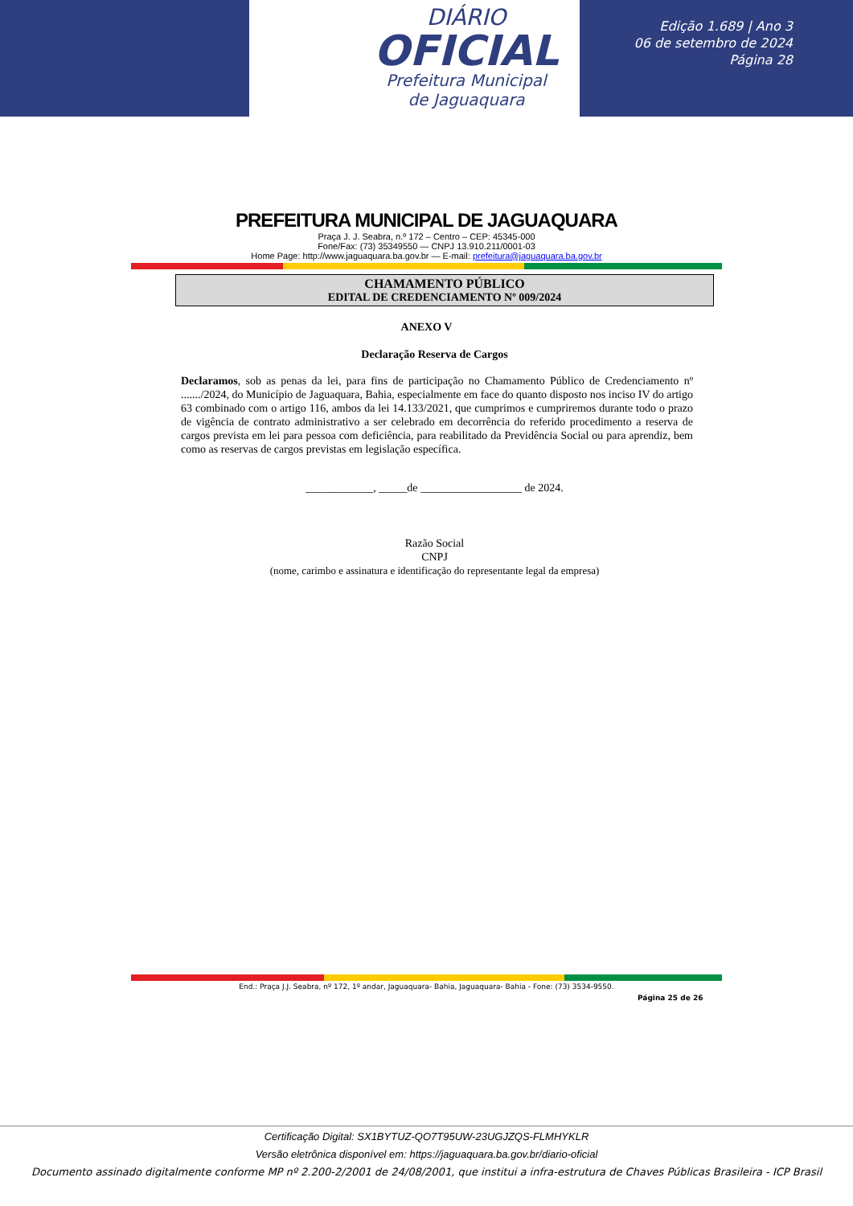DIÁRIO
OFICIAL
Prefeitura Municipal
de Jaguaquara
Edição 1.689 | Ano 3
06 de setembro de 2024
Página 28
PREFEITURA MUNICIPAL DE JAGUAQUARA
Praça J. J. Seabra, n.º 172 – Centro – CEP: 45345-000
Fone/Fax: (73) 35349550 — CNPJ 13.910.211/0001-03
Home Page: http://www.jaguaquara.ba.gov.br — E-mail: prefeitura@jaguaquara.ba.gov.br
CHAMAMENTO PÚBLICO
EDITAL DE CREDENCIAMENTO Nº 009/2024
ANEXO V
Declaração Reserva de Cargos
Declaramos, sob as penas da lei, para fins de participação no Chamamento Público de Credenciamento nº ......./2024, do Município de Jaguaquara, Bahia, especialmente em face do quanto disposto nos inciso IV do artigo 63 combinado com o artigo 116, ambos da lei 14.133/2021, que cumprimos e cumpriremos durante todo o prazo de vigência de contrato administrativo a ser celebrado em decorrência do referido procedimento a reserva de cargos prevista em lei para pessoa com deficiência, para reabilitado da Previdência Social ou para aprendiz, bem como as reservas de cargos previstas em legislação específica.
____________, _____de __________________ de 2024.
Razão Social
CNPJ
(nome, carimbo e assinatura e identificação do representante legal da empresa)
End.: Praça J.J. Seabra, nº 172, 1º andar, Jaguaquara- Bahia, Jaguaquara- Bahia - Fone: (73) 3534-9550.
Página 25 de 26
Certificação Digital: SX1BYTUZ-QO7T95UW-23UGJZQS-FLMHYKLR
Versão eletrônica disponível em: https://jaguaquara.ba.gov.br/diario-oficial
Documento assinado digitalmente conforme MP nº 2.200-2/2001 de 24/08/2001, que institui a infra-estrutura de Chaves Públicas Brasileira - ICP Brasil